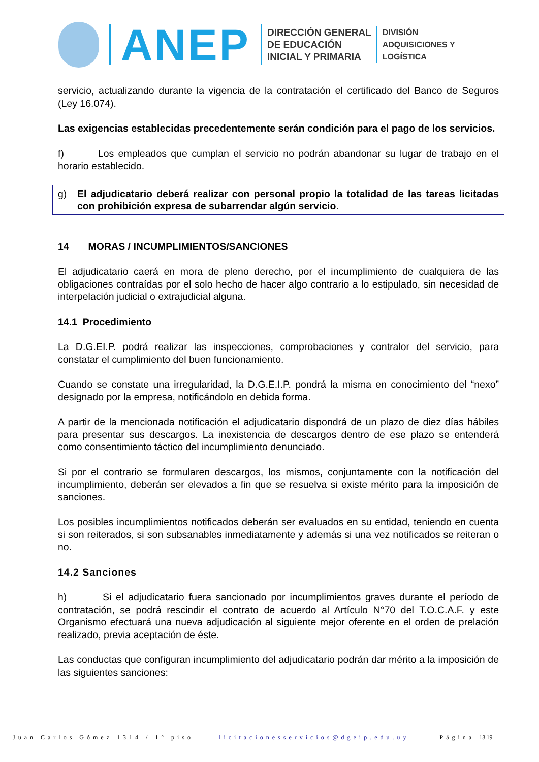ANEP
DIRECCIÓN GENERAL
DE EDUCACIÓN
INICIAL Y PRIMARIA
DIVISIÓN
ADQUISICIONES Y
LOGÍSTICA
servicio, actualizando durante la vigencia de la contratación el certificado del Banco de Seguros (Ley 16.074).
Las exigencias establecidas precedentemente serán condición para el pago de los servicios.
f) Los empleados que cumplan el servicio no podrán abandonar su lugar de trabajo en el horario establecido.
g) El adjudicatario deberá realizar con personal propio la totalidad de las tareas licitadas con prohibición expresa de subarrendar algún servicio.
14 MORAS / INCUMPLIMIENTOS/SANCIONES
El adjudicatario caerá en mora de pleno derecho, por el incumplimiento de cualquiera de las obligaciones contraídas por el solo hecho de hacer algo contrario a lo estipulado, sin necesidad de interpelación judicial o extrajudicial alguna.
14.1 Procedimiento
La D.G.EI.P. podrá realizar las inspecciones, comprobaciones y contralor del servicio, para constatar el cumplimiento del buen funcionamiento.
Cuando se constate una irregularidad, la D.G.E.I.P. pondrá la misma en conocimiento del “nexo” designado por la empresa, notificándolo en debida forma.
A partir de la mencionada notificación el adjudicatario dispondrá de un plazo de diez días hábiles para presentar sus descargos. La inexistencia de descargos dentro de ese plazo se entenderá como consentimiento táctico del incumplimiento denunciado.
Si por el contrario se formularen descargos, los mismos, conjuntamente con la notificación del incumplimiento, deberán ser elevados a fin que se resuelva si existe mérito para la imposición de sanciones.
Los posibles incumplimientos notificados deberán ser evaluados en su entidad, teniendo en cuenta si son reiterados, si son subsanables inmediatamente y además si una vez notificados se reiteran o no.
14.2 Sanciones
h) Si el adjudicatario fuera sancionado por incumplimientos graves durante el período de contratación, se podrá rescindir el contrato de acuerdo al Artículo N°70 del T.O.C.A.F. y este Organismo efectuará una nueva adjudicación al siguiente mejor oferente en el orden de prelación realizado, previa aceptación de éste.
Las conductas que configuran incumplimiento del adjudicatario podrán dar mérito a la imposición de las siguientes sanciones:
Juan Carlos Gómez 1314 / 1° piso licitacionesservicios@dgeip.edu.uy Página 13|19